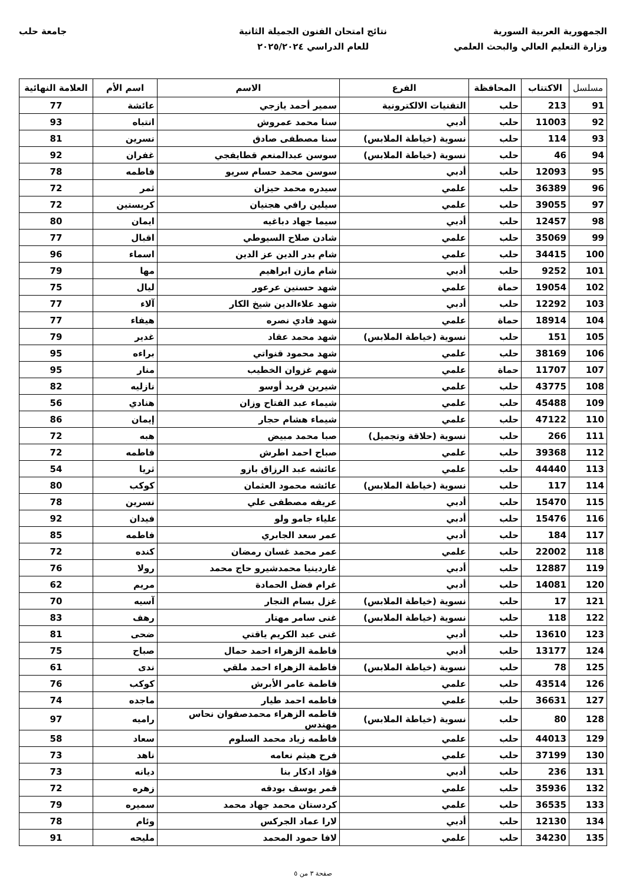الجمهورية العربية السورية
وزارة التعليم العالي والبحث العلمي
نتائج امتحان الفنون الجميلة الثانية
للعام الدراسي ٢٠٢٥/٢٠٢٤
جامعة حلب
| مسلسل | الاكتتاب | المحافظة | الفرع | الاسم | اسم الأم | العلامة النهائية |
| --- | --- | --- | --- | --- | --- | --- |
| 91 | 213 | حلب | التقنيات الالكترونية | سمير أحمد يازجي | عائشة | 77 |
| 92 | 11003 | حلب | أدبي | سنا محمد عمروش | انتباه | 93 |
| 93 | 114 | حلب | نسوية (خياطة الملابس) | سنا مصطفى صادق | نسرين | 81 |
| 94 | 46 | حلب | نسوية (خياطة الملابس) | سوسن عبدالمنعم قطايفجي | غفران | 92 |
| 95 | 12093 | حلب | أدبي | سوسن محمد حسام سريو | فاطمه | 78 |
| 96 | 36389 | حلب | علمي | سيدره محمد حيزان | ثمر | 72 |
| 97 | 39055 | حلب | علمي | سيلين رافي هجنيان | كريستين | 72 |
| 98 | 12457 | حلب | أدبي | سيما جهاد دباغيه | ايمان | 80 |
| 99 | 35069 | حلب | علمي | شادن صلاح السيوطي | اقبال | 77 |
| 100 | 34415 | حلب | علمي | شام بدر الدين عز الدين | اسماء | 96 |
| 101 | 9252 | حلب | أدبي | شام مازن ابراهيم | مها | 79 |
| 102 | 19054 | حماة | علمي | شهد حسنين عرعور | ليال | 75 |
| 103 | 12292 | حلب | أدبي | شهد علاءالدين شيخ الكار | آلاء | 77 |
| 104 | 18914 | حماة | علمي | شهد فادي نصره | هيفاء | 77 |
| 105 | 151 | حلب | نسوية (خياطة الملابس) | شهد محمد عقاد | غدير | 79 |
| 106 | 38169 | حلب | علمي | شهد محمود قنواتي | براءه | 95 |
| 107 | 11707 | حماة | علمي | شهم غزوان الخطيب | منار | 95 |
| 108 | 43775 | حلب | علمي | شيرين فريد أوسو | نازليه | 82 |
| 109 | 45488 | حلب | علمي | شيماء عبد الفتاح وزان | هنادي | 56 |
| 110 | 47122 | حلب | علمي | شيماء هشام حجار | إيمان | 86 |
| 111 | 266 | حلب | نسوية (حلاقة وتجميل) | صبا محمد مبيض | هبه | 72 |
| 112 | 39368 | حلب | علمي | صباح احمد اطرش | فاطمه | 72 |
| 113 | 44440 | حلب | علمي | عائشه عبد الرزاق بازو | ثريا | 54 |
| 114 | 117 | حلب | نسوية (خياطة الملابس) | عائشه محمود العثمان | كوكب | 80 |
| 115 | 15470 | حلب | أدبي | عريفه مصطفى علي | نسرين | 78 |
| 116 | 15476 | حلب | أدبي | علياء جامو ولو | فيدان | 92 |
| 117 | 184 | حلب | أدبي | عمر سعد الجابري | فاطمه | 85 |
| 118 | 22002 | حلب | علمي | عمر محمد غسان رمضان | كنده | 72 |
| 119 | 12887 | حلب | أدبي | غاردينيا محمدشيرو حاج محمد | رولا | 76 |
| 120 | 14081 | حلب | أدبي | غرام فضل الحمادة | مريم | 62 |
| 121 | 17 | حلب | نسوية (خياطة الملابس) | غزل بسام النجار | آسيه | 70 |
| 122 | 118 | حلب | نسوية (خياطة الملابس) | غنى سامر مهتار | رهف | 83 |
| 123 | 13610 | حلب | أدبي | غنى عبد الكريم ياقتي | ضحى | 81 |
| 124 | 13177 | حلب | أدبي | فاطمة الزهراء احمد حمال | صباح | 75 |
| 125 | 78 | حلب | نسوية (خياطة الملابس) | فاطمة الزهراء احمد ملقي | ندى | 61 |
| 126 | 43514 | حلب | علمي | فاطمة عامر الأبرش | كوكب | 76 |
| 127 | 36631 | حلب | علمي | فاطمه احمد طيار | ماجده | 74 |
| 128 | 80 | حلب | نسوية (خياطة الملابس) | فاطمه الزهراء محمدصفوان نحاس مهندس | راميه | 97 |
| 129 | 44013 | حلب | علمي | فاطمه زياد محمد السلوم | سعاد | 58 |
| 130 | 37199 | حلب | علمي | فرح هيثم نعامه | ناهد | 73 |
| 131 | 236 | حلب | أدبي | فؤاد ادكار بنا | ديانه | 73 |
| 132 | 35936 | حلب | علمي | قمر يوسف بودقه | زهره | 72 |
| 133 | 36535 | حلب | علمي | كردستان محمد جهاد محمد | سميره | 79 |
| 134 | 12130 | حلب | أدبي | لارا عماد الجركس | وئام | 78 |
| 135 | 34230 | حلب | علمي | لافا حمود المحمد | مليحه | 91 |
صفحة ٣ من ٥